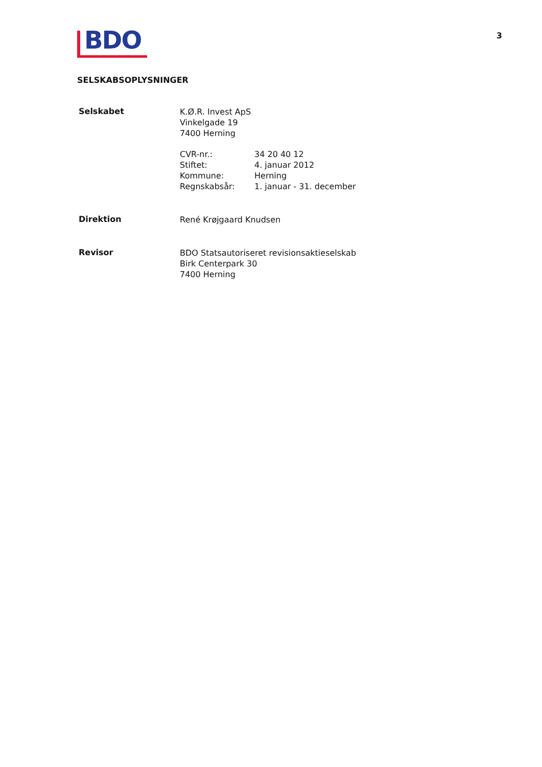3
BDO
SELSKABSOPLYSNINGER
Selskabet
K.Ø.R. Invest ApS
Vinkelgade 19
7400 Herning
| CVR-nr.: | 34 20 40 12 |
| Stiftet: | 4. januar 2012 |
| Kommune: | Herning |
| Regnskabsår: | 1. januar - 31. december |
Direktion
René Krøjgaard Knudsen
Revisor
BDO Statsautoriseret revisionsaktieselskab
Birk Centerpark 30
7400 Herning